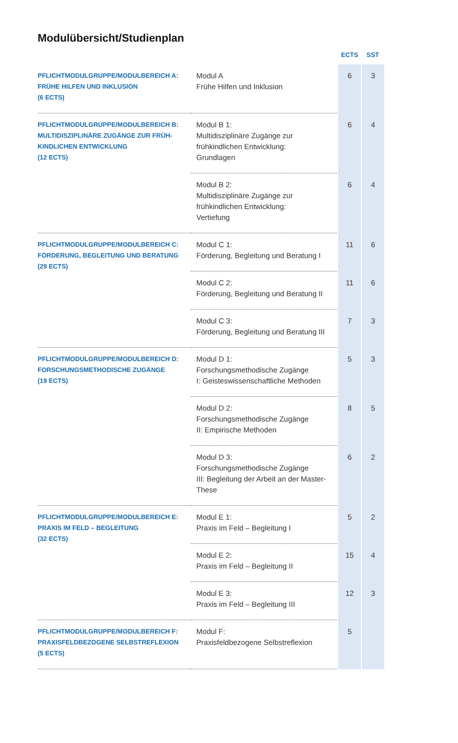Modulübersicht/Studienplan
| | | ECTS | SST |
| --- | --- | --- | --- |
| PFLICHTMODULGRUPPE/MODULBEREICH A: FRÜHE HILFEN UND INKLUSION (6 ECTS) | Modul A Frühe Hilfen und Inklusion | 6 | 3 |
| PFLICHTMODULGRUPPE/MODULBEREICH B: MULTIDISZIPLINÄRE ZUGÄNGE ZUR FRÜH-KINDLICHEN ENTWICKLUNG (12 ECTS) | Modul B 1: Multidisziplinäre Zugänge zur frühkindlichen Entwicklung: Grundlagen | 6 | 4 |
| | Modul B 2: Multidisziplinäre Zugänge zur frühkindlichen Entwicklung: Vertiefung | 6 | 4 |
| PFLICHTMODULGRUPPE/MODULBEREICH C: FÖRDERUNG, BEGLEITUNG UND BERATUNG (29 ECTS) | Modul C 1: Förderung, Begleitung und Beratung I | 11 | 6 |
| | Modul C 2: Förderung, Begleitung und Beratung II | 11 | 6 |
| | Modul C 3: Förderung, Begleitung und Beratung III | 7 | 3 |
| PFLICHTMODULGRUPPE/MODULBEREICH D: FORSCHUNGSMETHODISCHE ZUGÄNGE (19 ECTS) | Modul D 1: Forschungsmethodische Zugänge I: Geisteswissenschaftliche Methoden | 5 | 3 |
| | Modul D 2: Forschungsmethodische Zugänge II: Empirische Methoden | 8 | 5 |
| | Modul D 3: Forschungsmethodische Zugänge III: Begleitung der Arbeit an der Master-These | 6 | 2 |
| PFLICHTMODULGRUPPE/MODULBEREICH E: PRAXIS IM FELD – BEGLEITUNG (32 ECTS) | Modul E 1: Praxis im Feld – Begleitung I | 5 | 2 |
| | Modul E 2: Praxis im Feld – Begleitung II | 15 | 4 |
| | Modul E 3: Praxis im Feld – Begleitung III | 12 | 3 |
| PFLICHTMODULGRUPPE/MODULBEREICH F: PRAXISFELDBEZOGENE SELBSTREFLEXION (5 ECTS) | Modul F: Praxisfeldbezogene Selbstreflexion | 5 | |